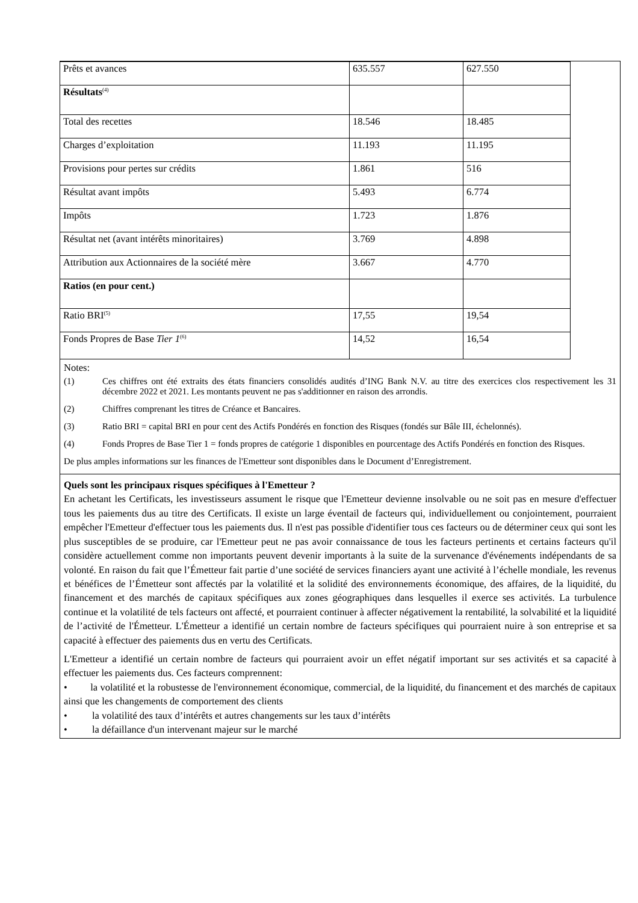| Prêts et avances | 635.557 | 627.550 |
| Résultats<sup>(4)</sup> | | |
| Total des recettes | 18.546 | 18.485 |
| Charges d’exploitation | 11.193 | 11.195 |
| Provisions pour pertes sur crédits | 1.861 | 516 |
| Résultat avant impôts | 5.493 | 6.774 |
| Impôts | 1.723 | 1.876 |
| Résultat net (avant intérêts minoritaires) | 3.769 | 4.898 |
| Attribution aux Actionnaires de la société mère | 3.667 | 4.770 |
| Ratios (en pour cent.) | | |
| Ratio BRI<sup>(5)</sup> | 17,55 | 19,54 |
| Fonds Propres de Base Tier 1<sup>(6)</sup> | 14,52 | 16,54 |
Notes:
(1) Ces chiffres ont été extraits des états financiers consolidés audités d’ING Bank N.V. au titre des exercices clos respectivement les 31 décembre 2022 et 2021. Les montants peuvent ne pas s'additionner en raison des arrondis.
(2) Chiffres comprenant les titres de Créance et Bancaires.
(3) Ratio BRI = capital BRI en pour cent des Actifs Pondérés en fonction des Risques (fondés sur Bâle III, échelonnés).
(4) Fonds Propres de Base Tier 1 = fonds propres de catégorie 1 disponibles en pourcentage des Actifs Pondérés en fonction des Risques.
De plus amples informations sur les finances de l'Emetteur sont disponibles dans le Document d’Enregistrement.
Quels sont les principaux risques spécifiques à l'Emetteur ?
En achetant les Certificats, les investisseurs assument le risque que l'Emetteur devienne insolvable ou ne soit pas en mesure d'effectuer tous les paiements dus au titre des Certificats. Il existe un large éventail de facteurs qui, individuellement ou conjointement, pourraient empêcher l'Emetteur d'effectuer tous les paiements dus. Il n'est pas possible d'identifier tous ces facteurs ou de déterminer ceux qui sont les plus susceptibles de se produire, car l'Emetteur peut ne pas avoir connaissance de tous les facteurs pertinents et certains facteurs qu'il considère actuellement comme non importants peuvent devenir importants à la suite de la survenance d'événements indépendants de sa volonté. En raison du fait que l’Émetteur fait partie d’une société de services financiers ayant une activité à l’échelle mondiale, les revenus et bénéfices de l’Émetteur sont affectés par la volatilité et la solidité des environnements économique, des affaires, de la liquidité, du financement et des marchés de capitaux spécifiques aux zones géographiques dans lesquelles il exerce ses activités. La turbulence continue et la volatilité de tels facteurs ont affecté, et pourraient continuer à affecter négativement la rentabilité, la solvabilité et la liquidité de l’activité de l'Émetteur. L'Émetteur a identifié un certain nombre de facteurs spécifiques qui pourraient nuire à son entreprise et sa capacité à effectuer des paiements dus en vertu des Certificats.
L'Emetteur a identifié un certain nombre de facteurs qui pourraient avoir un effet négatif important sur ses activités et sa capacité à effectuer les paiements dus. Ces facteurs comprennent:
• la volatilité et la robustesse de l'environnement économique, commercial, de la liquidité, du financement et des marchés de capitaux ainsi que les changements de comportement des clients
• la volatilité des taux d’intérêts et autres changements sur les taux d’intérêts
• la défaillance d'un intervenant majeur sur le marché